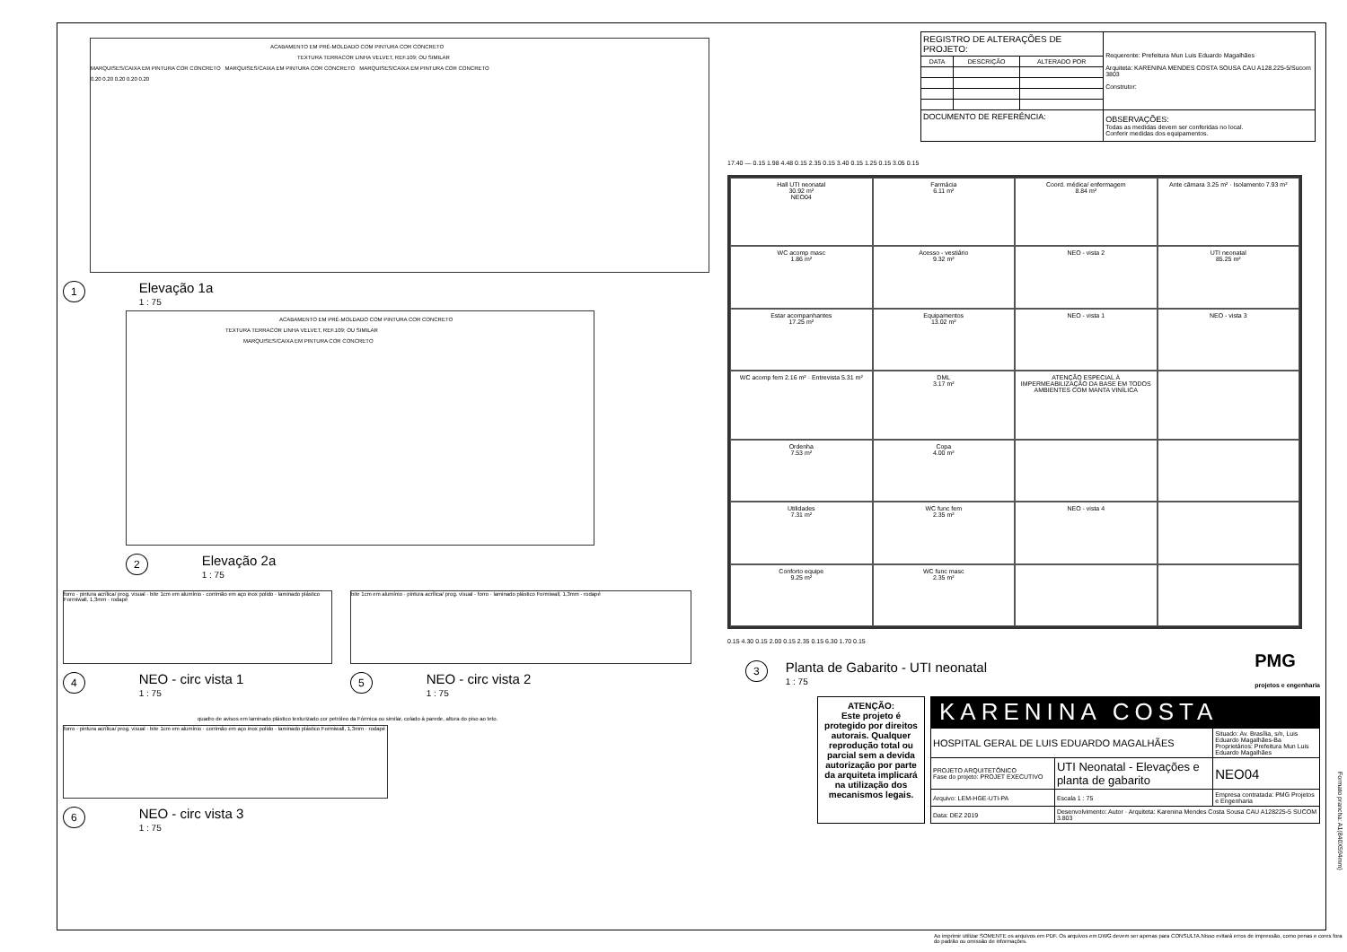ACABAMENTO EM PRÉ-MOLDADO COM PINTURA COR CONCRETO
TEXTURA TERRACOR LINHA VELVET, REF.109; OU SIMILAR
MARQUISES/CAIXA EM PINTURA COR CONCRETO MARQUISES/CAIXA EM PINTURA COR CONCRETO MARQUISES/CAIXA EM PINTURA COR CONCRETO
0.20 0.20 0.20 0.20 0.20
1
Elevação 1a
1 : 75
ACABAMENTO EM PRÉ-MOLDADO COM PINTURA COR CONCRETO
TEXTURA TERRACOR LINHA VELVET, REF.109; OU SIMILAR
MARQUISES/CAIXA EM PINTURA COR CONCRETO
2
Elevação 2a
1 : 75
forro · pintura acrílica/ prog. visual · bite 1cm em alumínio · corrimão em aço inox polido · laminado plástico Formiwall, 1,3mm · rodapé
4
NEO - circ vista 1
1 : 75
bite 1cm em alumínio · pintura acrílica/ prog. visual · forro · laminado plástico Formiwall, 1,3mm · rodapé
5
NEO - circ vista 2
1 : 75
quadro de avisos em laminado plástico texturizado cor petróleo da Fórmica ou similar, colado à parede, altura do piso ao teto.
forro · pintura acrílica/ prog. visual · bite 1cm em alumínio · corrimão em aço inox polido · laminado plástico Formiwall, 1,3mm · rodapé
6
NEO - circ vista 3
1 : 75
| REGISTRO DE ALTERAÇÕES DE PROJETO: | | | Requerente: Prefeitura Mun Luis Eduardo Magalhães Arquiteta: KARENINA MENDES COSTA SOUSA CAU A128.225-5/Sucom 3803 Construtor: |
| DATA | DESCRIÇÃO | ALTERADO POR | |
| DOCUMENTO DE REFERÊNCIA: | | | OBSERVAÇÕES: Todas as medidas devem ser conferidas no local. Conferir medidas dos equipamentos. |
17.40 — 0.15 1.98 4.48 0.15 2.35 0.15 3.40 0.15 1.25 0.15 3.05 0.15
Hall UTI neonatal
30.92 m²
NEO04
Farmácia
6.11 m²
Coord. médica/ enfermagem
8.84 m²
Ante câmara 3.25 m² · Isolamento 7.93 m²
WC acomp masc
1.86 m²
Acesso - vestiário
9.32 m²
NEO - vista 2
UTI neonatal
85.25 m²
Estar acompanhantes
17.25 m²
Equipamentos
13.02 m²
NEO - vista 1
NEO - vista 3
WC acomp fem 2.16 m² · Entrevista 5.31 m²
DML
3.17 m²
ATENÇÃO ESPECIAL À IMPERMEABILIZAÇÃO DA BASE EM TODOS AMBIENTES COM MANTA VINÍLICA
Ordenha
7.53 m²
Copa
4.00 m²
Utilidades
7.31 m²
WC func fem
2.35 m²
NEO - vista 4
Conforto equipe
9.25 m²
WC func masc
2.35 m²
0.15 4.30 0.15 2.00 0.15 2.35 0.15 6.30 1.70 0.15
3
Planta de Gabarito - UTI neonatal
1 : 75
PMG
projetos e engenharia
ATENÇÃO:
Este projeto é protegido por direitos autorais. Qualquer reprodução total ou parcial sem a devida autorização por parte da arquiteta implicará na utilização dos mecanismos legais.
KARENINA COSTA
| HOSPITAL GERAL DE LUIS EDUARDO MAGALHÃES | | Situado: Av. Brasília, s/n, Luis Eduardo Magalhães-Ba Proprietários: Prefeitura Mun Luis Eduardo Magalhães | |
| PROJETO ARQUITETÔNICO Fase do projeto: PROJET EXECUTIVO | UTI Neonatal - Elevações e planta de gabarito | | NEO04 |
| Arquivo: LEM-HGE-UTI-PA | Escala 1 : 75 | Empresa contratada: PMG Projetos e Engenharia | |
| Data: DEZ 2019 | Desenvolvimento: Autor · Arquiteta: Karenina Mendes Costa Sousa CAU A128225-5 SUCOM 3.803 | | |
Ao imprimir utilizar SOMENTE os arquivos em PDF. Os arquivos em DWG devem ser apenas para CONSULTA.Nisso evitará erros de impressão, como penas e cores fora do padrão ou omissão de informações.
Formato prancha: A1(840X594mm)